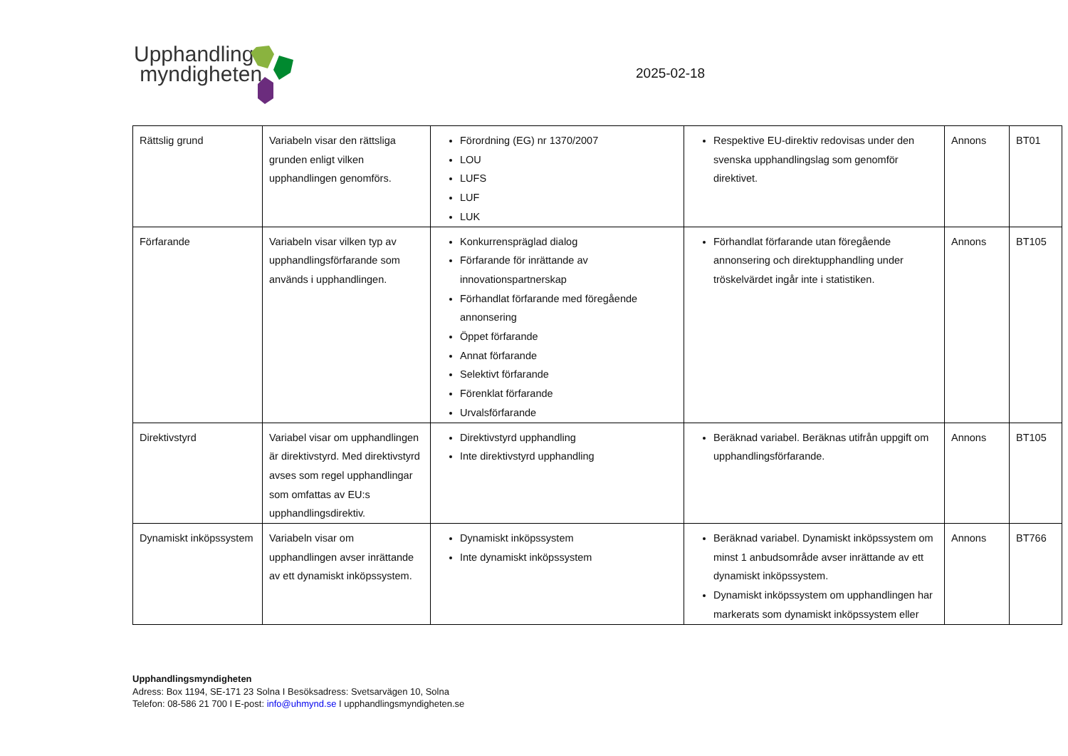Upphandlings
myndigheten
2025-02-18
| Rättslig grund | Variabeln visar den rättsliga grunden enligt vilken upphandlingen genomförs. | Förordning (EG) nr 1370/2007 LOU LUFS LUF LUK | Respektive EU-direktiv redovisas under den svenska upphandlingslag som genomför direktivet. | Annons | BT01 |
| Förfarande | Variabeln visar vilken typ av upphandlingsförfarande som används i upphandlingen. | Konkurrenspräglad dialog Förfarande för inrättande av innovationspartnerskap Förhandlat förfarande med föregående annonsering Öppet förfarande Annat förfarande Selektivt förfarande Förenklat förfarande Urvalsförfarande | Förhandlat förfarande utan föregående annonsering och direktupphandling under tröskelvärdet ingår inte i statistiken. | Annons | BT105 |
| Direktivstyrd | Variabel visar om upphandlingen är direktivstyrd. Med direktivstyrd avses som regel upphandlingar som omfattas av EU:s upphandlingsdirektiv. | Direktivstyrd upphandling Inte direktivstyrd upphandling | Beräknad variabel. Beräknas utifrån uppgift om upphandlingsförfarande. | Annons | BT105 |
| Dynamiskt inköpssystem | Variabeln visar om upphandlingen avser inrättande av ett dynamiskt inköpssystem. | Dynamiskt inköpssystem Inte dynamiskt inköpssystem | Beräknad variabel. Dynamiskt inköpssystem om minst 1 anbudsområde avser inrättande av ett dynamiskt inköpssystem. Dynamiskt inköpssystem om upphandlingen har markerats som dynamiskt inköpssystem eller | Annons | BT766 |
Upphandlingsmyndigheten
Adress: Box 1194, SE-171 23 Solna I Besöksadress: Svetsarvägen 10, Solna
Telefon: 08-586 21 700 I E-post: info@uhmynd.se I upphandlingsmyndigheten.se